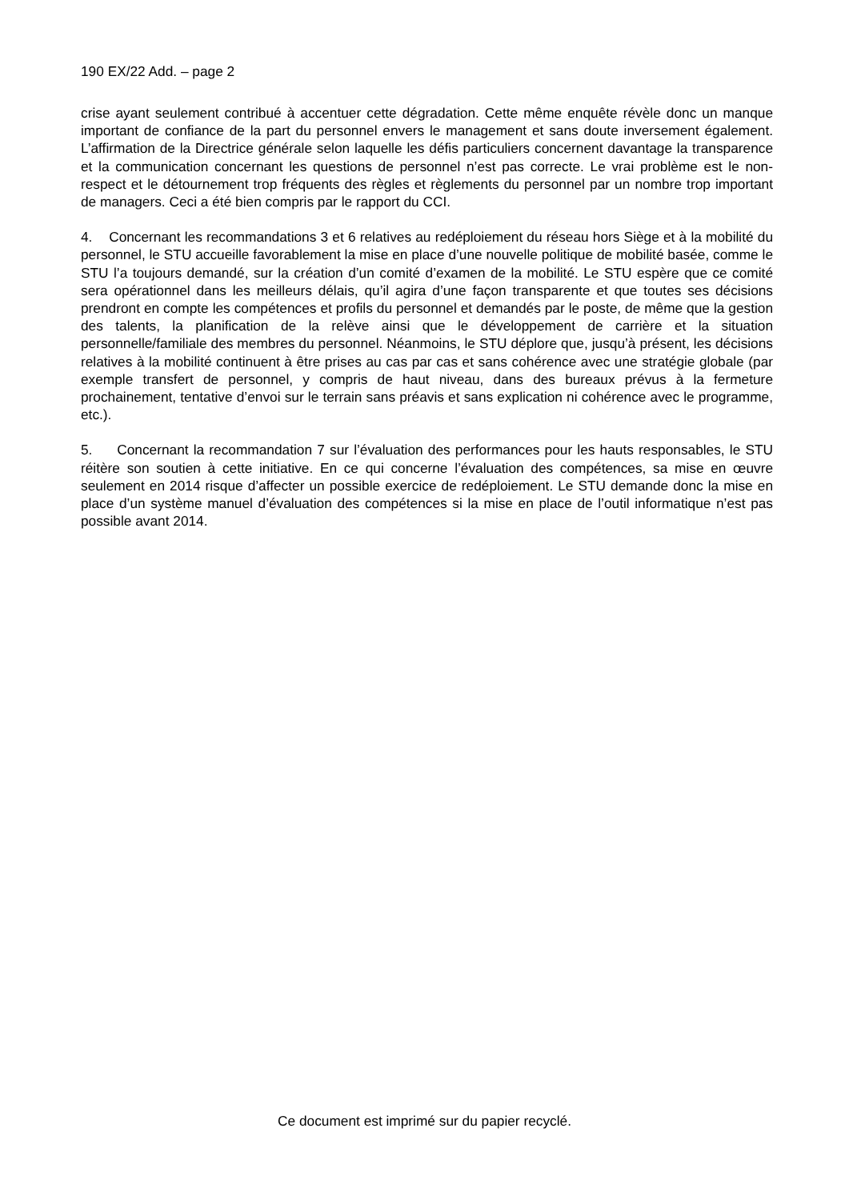190 EX/22 Add. – page 2
crise ayant seulement contribué à accentuer cette dégradation. Cette même enquête révèle donc un manque important de confiance de la part du personnel envers le management et sans doute inversement également. L’affirmation de la Directrice générale selon laquelle les défis particuliers concernent davantage la transparence et la communication concernant les questions de personnel n’est pas correcte. Le vrai problème est le non-respect et le détournement trop fréquents des règles et règlements du personnel par un nombre trop important de managers. Ceci a été bien compris par le rapport du CCI.
4. Concernant les recommandations 3 et 6 relatives au redéploiement du réseau hors Siège et à la mobilité du personnel, le STU accueille favorablement la mise en place d’une nouvelle politique de mobilité basée, comme le STU l’a toujours demandé, sur la création d’un comité d’examen de la mobilité. Le STU espère que ce comité sera opérationnel dans les meilleurs délais, qu’il agira d’une façon transparente et que toutes ses décisions prendront en compte les compétences et profils du personnel et demandés par le poste, de même que la gestion des talents, la planification de la relève ainsi que le développement de carrière et la situation personnelle/familiale des membres du personnel. Néanmoins, le STU déplore que, jusqu’à présent, les décisions relatives à la mobilité continuent à être prises au cas par cas et sans cohérence avec une stratégie globale (par exemple transfert de personnel, y compris de haut niveau, dans des bureaux prévus à la fermeture prochainement, tentative d’envoi sur le terrain sans préavis et sans explication ni cohérence avec le programme, etc.).
5. Concernant la recommandation 7 sur l’évaluation des performances pour les hauts responsables, le STU réitère son soutien à cette initiative. En ce qui concerne l’évaluation des compétences, sa mise en œuvre seulement en 2014 risque d’affecter un possible exercice de redéploiement. Le STU demande donc la mise en place d’un système manuel d’évaluation des compétences si la mise en place de l’outil informatique n’est pas possible avant 2014.
Ce document est imprimé sur du papier recyclé.